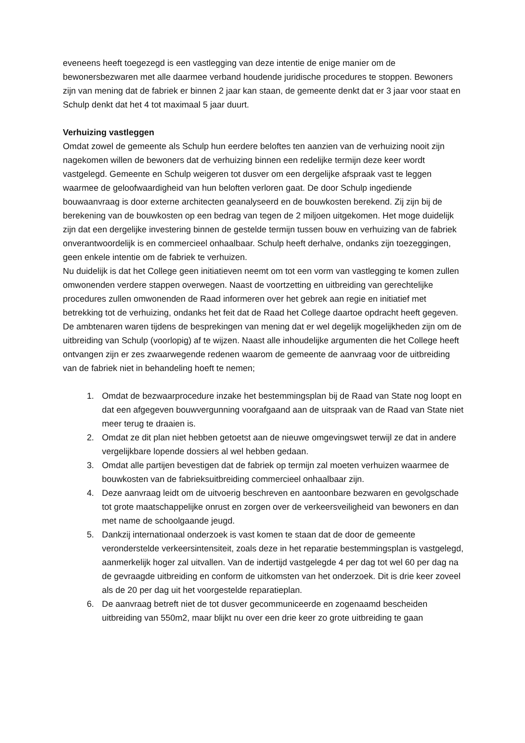eveneens heeft toegezegd is een vastlegging van deze intentie de enige manier om de bewonersbezwaren met alle daarmee verband houdende juridische procedures te stoppen. Bewoners zijn van mening dat de fabriek er binnen 2 jaar kan staan, de gemeente denkt dat er 3 jaar voor staat en Schulp denkt dat het 4 tot maximaal 5 jaar duurt.
Verhuizing vastleggen
Omdat zowel de gemeente als Schulp hun eerdere beloftes ten aanzien van de verhuizing nooit zijn nagekomen willen de bewoners dat de verhuizing binnen een redelijke termijn deze keer wordt vastgelegd. Gemeente en Schulp weigeren tot dusver om een dergelijke afspraak vast te leggen waarmee de geloofwaardigheid van hun beloften verloren gaat. De door Schulp ingediende bouwaanvraag is door externe architecten geanalyseerd en de bouwkosten berekend. Zij zijn bij de berekening van de bouwkosten op een bedrag van tegen de 2 miljoen uitgekomen. Het moge duidelijk zijn dat een dergelijke investering binnen de gestelde termijn tussen bouw en verhuizing van de fabriek onverantwoordelijk is en commercieel onhaalbaar. Schulp heeft derhalve, ondanks zijn toezeggingen, geen enkele intentie om de fabriek te verhuizen.
Nu duidelijk is dat het College geen initiatieven neemt om tot een vorm van vastlegging te komen zullen omwonenden verdere stappen overwegen. Naast de voortzetting en uitbreiding van gerechtelijke procedures zullen omwonenden de Raad informeren over het gebrek aan regie en initiatief met betrekking tot de verhuizing, ondanks het feit dat de Raad het College daartoe opdracht heeft gegeven.
De ambtenaren waren tijdens de besprekingen van mening dat er wel degelijk mogelijkheden zijn om de uitbreiding van Schulp (voorlopig) af te wijzen. Naast alle inhoudelijke argumenten die het College heeft ontvangen zijn er zes zwaarwegende redenen waarom de gemeente de aanvraag voor de uitbreiding van de fabriek niet in behandeling hoeft te nemen;
1. Omdat de bezwaarprocedure inzake het bestemmingsplan bij de Raad van State nog loopt en dat een afgegeven bouwvergunning voorafgaand aan de uitspraak van de Raad van State niet meer terug te draaien is.
2. Omdat ze dit plan niet hebben getoetst aan de nieuwe omgevingswet terwijl ze dat in andere vergelijkbare lopende dossiers al wel hebben gedaan.
3. Omdat alle partijen bevestigen dat de fabriek op termijn zal moeten verhuizen waarmee de bouwkosten van de fabrieksuitbreiding commercieel onhaalbaar zijn.
4. Deze aanvraag leidt om de uitvoerig beschreven en aantoonbare bezwaren en gevolgschade tot grote maatschappelijke onrust en zorgen over de verkeersveiligheid van bewoners en dan met name de schoolgaande jeugd.
5. Dankzij internationaal onderzoek is vast komen te staan dat de door de gemeente veronderstelde verkeersintensiteit, zoals deze in het reparatie bestemmingsplan is vastgelegd, aanmerkelijk hoger zal uitvallen. Van de indertijd vastgelegde 4 per dag tot wel 60 per dag na de gevraagde uitbreiding en conform de uitkomsten van het onderzoek. Dit is drie keer zoveel als de 20 per dag uit het voorgestelde reparatieplan.
6. De aanvraag betreft niet de tot dusver gecommuniceerde en zogenaamd bescheiden uitbreiding van 550m2, maar blijkt nu over een drie keer zo grote uitbreiding te gaan